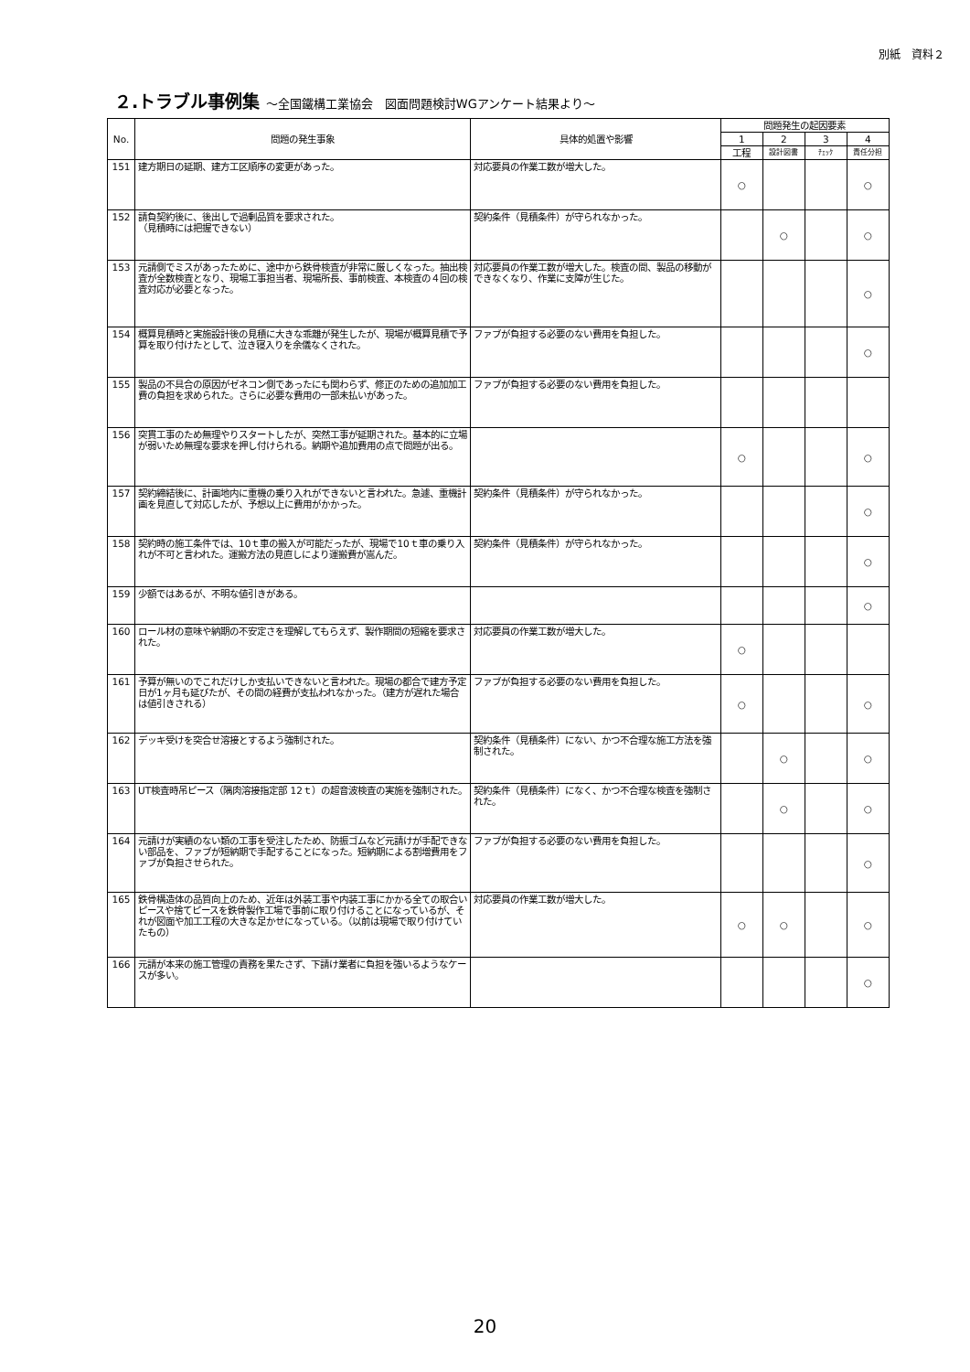別紙　資料２
２.トラブル事例集 ～全国鐵構工業協会　図面問題検討WGアンケート結果より～
| No. | 問題の発生事象 | 具体的処置や影響 | 問題発生の起因要素 | | | |
| --- | --- | --- | --- | --- | --- | --- |
| | | | 1 | 2 | 3 | 4 |
| | | | 工程 | 設計図書 | ﾁｪｯｸ | 責任分担 |
| 151 | 建方期日の延期、建方工区順序の変更があった。 | 対応要員の作業工数が増大した。 | ○ | | | ○ |
| 152 | 請負契約後に、後出しで過剰品質を要求された。 （見積時には把握できない） | 契約条件（見積条件）が守られなかった。 | | ○ | | ○ |
| 153 | 元請側でミスがあったために、途中から鉄骨検査が非常に厳しくなった。抽出検査が全数検査となり、現場工事担当者、現場所長、事前検査、本検査の４回の検査対応が必要となった。 | 対応要員の作業工数が増大した。検査の間、製品の移動ができなくなり、作業に支障が生じた。 | | | | ○ |
| 154 | 概算見積時と実施設計後の見積に大きな乖離が発生したが、現場が概算見積で予算を取り付けたとして、泣き寝入りを余儀なくされた。 | ファブが負担する必要のない費用を負担した。 | | | | ○ |
| 155 | 製品の不具合の原因がゼネコン側であったにも関わらず、修正のための追加加工費の負担を求められた。さらに必要な費用の一部未払いがあった。 | ファブが負担する必要のない費用を負担した。 | | | | |
| 156 | 突貫工事のため無理やりスタートしたが、突然工事が延期された。基本的に立場が弱いため無理な要求を押し付けられる。納期や追加費用の点で問題が出る。 | | ○ | | | ○ |
| 157 | 契約締結後に、計画地内に重機の乗り入れができないと言われた。急遽、重機計画を見直して対応したが、予想以上に費用がかかった。 | 契約条件（見積条件）が守られなかった。 | | | | ○ |
| 158 | 契約時の施工条件では、10ｔ車の搬入が可能だったが、現場で10ｔ車の乗り入れが不可と言われた。運搬方法の見直しにより運搬費が嵩んだ。 | 契約条件（見積条件）が守られなかった。 | | | | ○ |
| 159 | 少額ではあるが、不明な値引きがある。 | | | | | ○ |
| 160 | ロール材の意味や納期の不安定さを理解してもらえず、製作期間の短縮を要求された。 | 対応要員の作業工数が増大した。 | ○ | | | |
| 161 | 予算が無いのでこれだけしか支払いできないと言われた。現場の都合で建方予定日が1ヶ月も延びたが、その間の経費が支払われなかった。（建方が遅れた場合は値引きされる） | ファブが負担する必要のない費用を負担した。 | ○ | | | ○ |
| 162 | デッキ受けを突合せ溶接とするよう強制された。 | 契約条件（見積条件）にない、かつ不合理な施工方法を強制された。 | | ○ | | ○ |
| 163 | UT検査時吊ピース（隅肉溶接指定部 12ｔ）の超音波検査の実施を強制された。 | 契約条件（見積条件）になく、かつ不合理な検査を強制された。 | | ○ | | ○ |
| 164 | 元請けが実績のない類の工事を受注したため、防振ゴムなど元請けが手配できない部品を、ファブが短納期で手配することになった。短納期による割増費用をファブが負担させられた。 | ファブが負担する必要のない費用を負担した。 | | | | ○ |
| 165 | 鉄骨構造体の品質向上のため、近年は外装工事や内装工事にかかる全ての取合いピースや捨てピースを鉄骨製作工場で事前に取り付けることになっているが、それが図面や加工工程の大きな足かせになっている。（以前は現場で取り付けていたもの） | 対応要員の作業工数が増大した。 | ○ | ○ | | ○ |
| 166 | 元請が本来の施工管理の責務を果たさず、下請け業者に負担を強いるようなケースが多い。 | | | | | ○ |
20